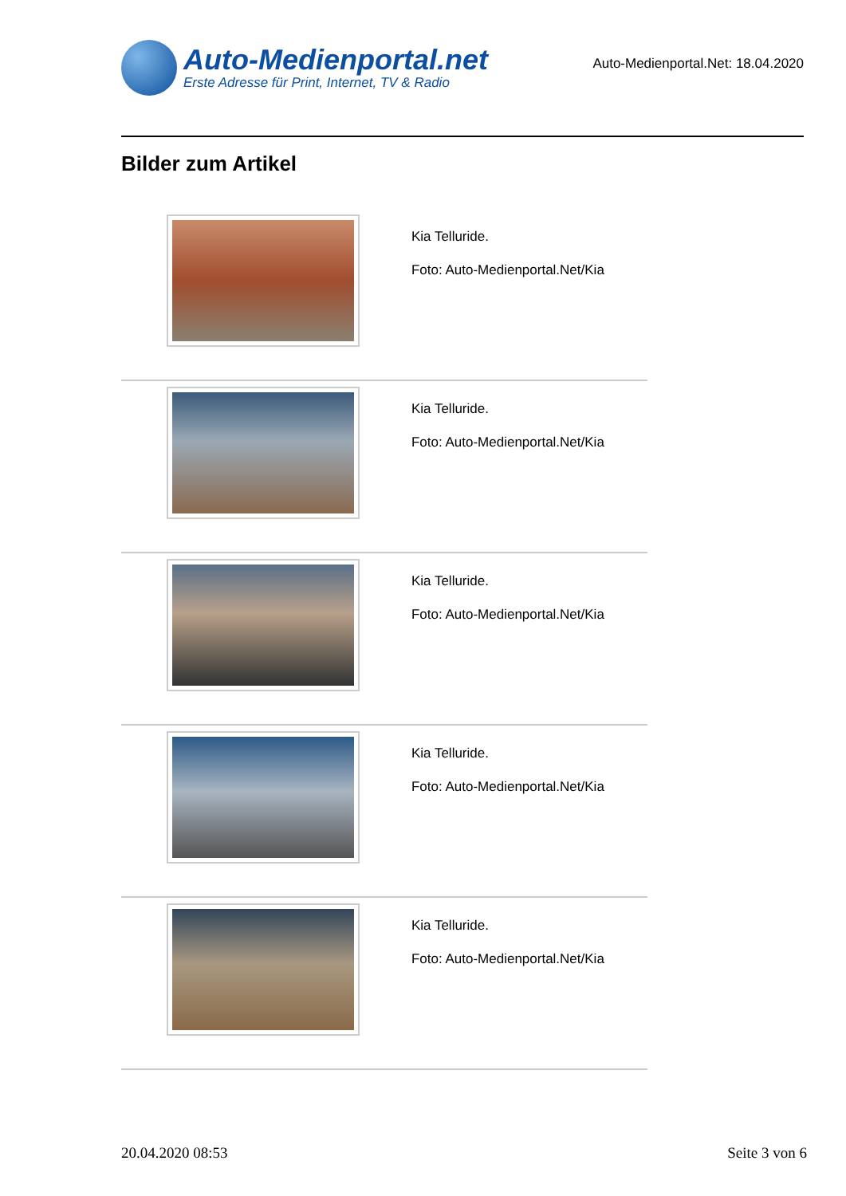Auto-Medienportal.net
Erste Adresse für Print, Internet, TV & Radio
Auto-Medienportal.Net: 18.04.2020
Bilder zum Artikel
| | Kia Telluride. Foto: Auto-Medienportal.Net/Kia |
| | Kia Telluride. Foto: Auto-Medienportal.Net/Kia |
| | Kia Telluride. Foto: Auto-Medienportal.Net/Kia |
| | Kia Telluride. Foto: Auto-Medienportal.Net/Kia |
| | Kia Telluride. Foto: Auto-Medienportal.Net/Kia |
20.04.2020 08:53 Seite 3 von 6